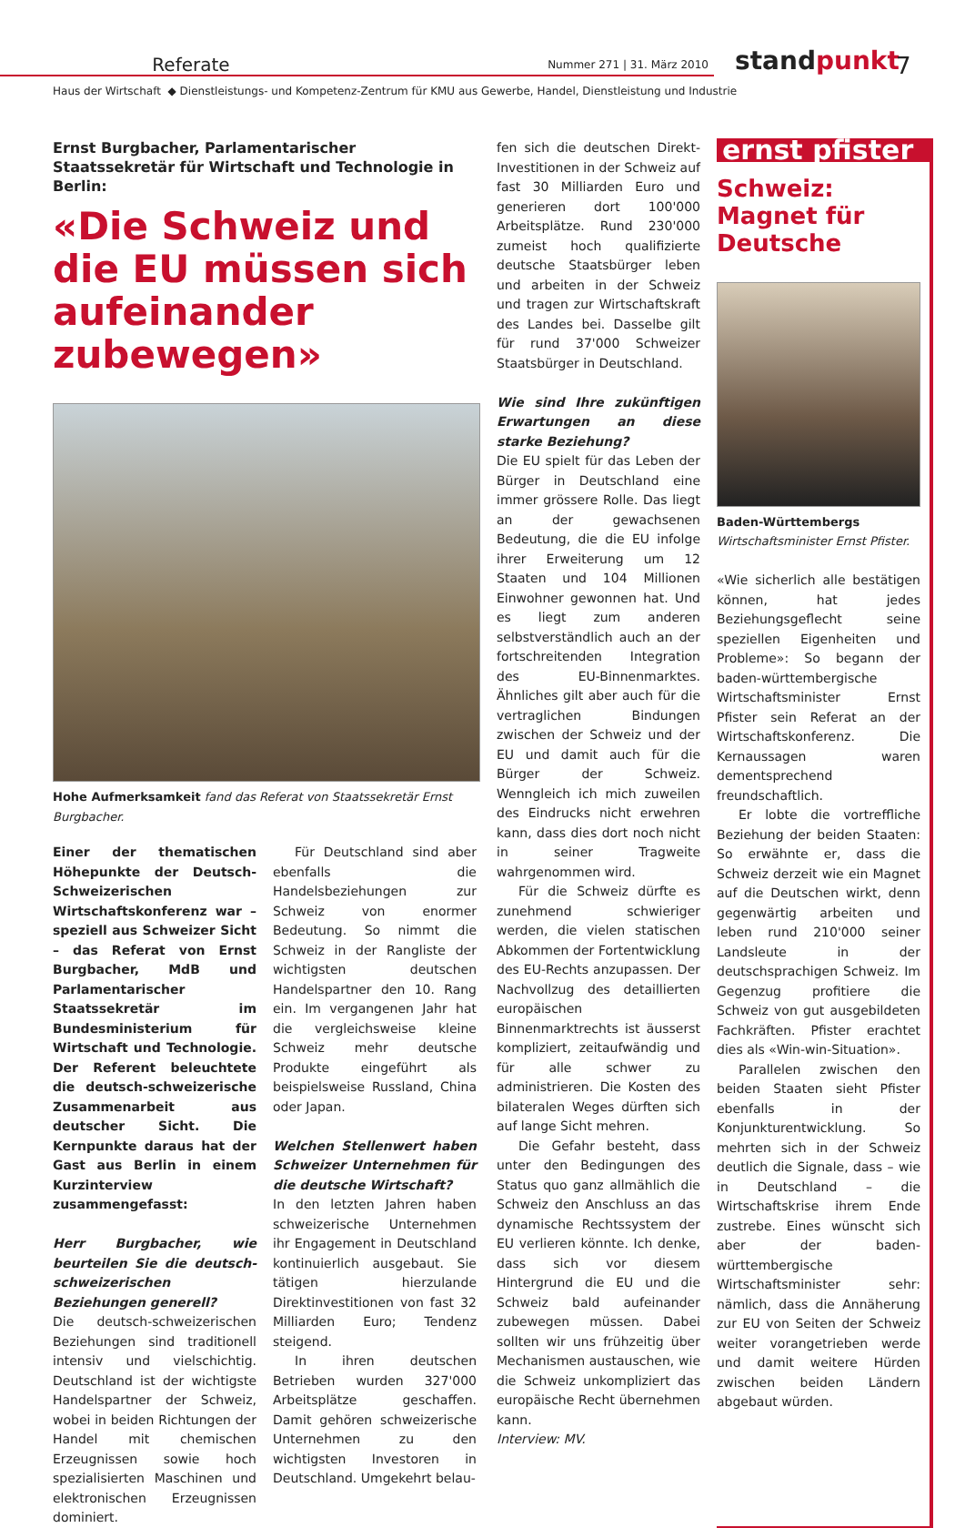Referate
Nummer 271 | 31. März 2010
standpunkt 7
Haus der Wirtschaft ◆ Dienstleistungs- und Kompetenz-Zentrum für KMU aus Gewerbe, Handel, Dienstleistung und Industrie
Ernst Burgbacher, Parlamentarischer Staatssekretär für Wirtschaft und Technologie in Berlin:
«Die Schweiz und die EU müssen sich aufeinander zubewegen»
Hohe Aufmerksamkeit fand das Referat von Staatssekretär Ernst Burgbacher.
Einer der thematischen Höhepunkte der Deutsch-Schweizerischen Wirtschaftskonferenz war – speziell aus Schweizer Sicht – das Referat von Ernst Burgbacher, MdB und Parlamentarischer Staatssekretär im Bundesministerium für Wirtschaft und Technologie. Der Referent beleuchtete die deutsch-schweizerische Zusammenarbeit aus deutscher Sicht. Die Kernpunkte daraus hat der Gast aus Berlin in einem Kurzinterview zusammengefasst:
Herr Burgbacher, wie beurteilen Sie die deutsch-schweizerischen Beziehungen generell?
Die deutsch-schweizerischen Beziehungen sind traditionell intensiv und vielschichtig. Deutschland ist der wichtigste Handelspartner der Schweiz, wobei in beiden Richtungen der Handel mit chemischen Erzeugnissen sowie hoch spezialisierten Maschinen und elektronischen Erzeugnissen dominiert.
Für Deutschland sind aber ebenfalls die Handelsbeziehungen zur Schweiz von enormer Bedeutung. So nimmt die Schweiz in der Rangliste der wichtigsten deutschen Handelspartner den 10. Rang ein. Im vergangenen Jahr hat die vergleichsweise kleine Schweiz mehr deutsche Produkte eingeführt als beispielsweise Russland, China oder Japan.
Welchen Stellenwert haben Schweizer Unternehmen für die deutsche Wirtschaft?
In den letzten Jahren haben schweizerische Unternehmen ihr Engagement in Deutschland kontinuierlich ausgebaut. Sie tätigen hierzulande Direktinvestitionen von fast 32 Milliarden Euro; Tendenz steigend.
In ihren deutschen Betrieben wurden 327'000 Arbeitsplätze geschaffen. Damit gehören schweizerische Unternehmen zu den wichtigsten Investoren in Deutschland. Umgekehrt belau-
fen sich die deutschen Direkt-Investitionen in der Schweiz auf fast 30 Milliarden Euro und generieren dort 100'000 Arbeitsplätze. Rund 230'000 zumeist hoch qualifizierte deutsche Staatsbürger leben und arbeiten in der Schweiz und tragen zur Wirtschaftskraft des Landes bei. Dasselbe gilt für rund 37'000 Schweizer Staatsbürger in Deutschland.
Wie sind Ihre zukünftigen Erwartungen an diese starke Beziehung?
Die EU spielt für das Leben der Bürger in Deutschland eine immer grössere Rolle. Das liegt an der gewachsenen Bedeutung, die die EU infolge ihrer Erweiterung um 12 Staaten und 104 Millionen Einwohner gewonnen hat. Und es liegt zum anderen selbstverständlich auch an der fortschreitenden Integration des EU-Binnenmarktes. Ähnliches gilt aber auch für die vertraglichen Bindungen zwischen der Schweiz und der EU und damit auch für die Bürger der Schweiz. Wenngleich ich mich zuweilen des Eindrucks nicht erwehren kann, dass dies dort noch nicht in seiner Tragweite wahrgenommen wird.
Für die Schweiz dürfte es zunehmend schwieriger werden, die vielen statischen Abkommen der Fortentwicklung des EU-Rechts anzupassen. Der Nachvollzug des detaillierten europäischen Binnenmarktrechts ist äusserst kompliziert, zeitaufwändig und für alle schwer zu administrieren. Die Kosten des bilateralen Weges dürften sich auf lange Sicht mehren.
Die Gefahr besteht, dass unter den Bedingungen des Status quo ganz allmählich die Schweiz den Anschluss an das dynamische Rechtssystem der EU verlieren könnte. Ich denke, dass sich vor diesem Hintergrund die EU und die Schweiz bald aufeinander zubewegen müssen. Dabei sollten wir uns frühzeitig über Mechanismen austauschen, wie die Schweiz unkompliziert das europäische Recht übernehmen kann.
Interview: MV.
ernst pfister
Schweiz: Magnet für Deutsche
Baden-Württembergs Wirtschaftsminister Ernst Pfister.
«Wie sicherlich alle bestätigen können, hat jedes Beziehungsgeflecht seine speziellen Eigenheiten und Probleme»: So begann der baden-württembergische Wirtschaftsminister Ernst Pfister sein Referat an der Wirtschaftskonferenz. Die Kernaussagen waren dementsprechend freundschaftlich.
Er lobte die vortreffliche Beziehung der beiden Staaten: So erwähnte er, dass die Schweiz derzeit wie ein Magnet auf die Deutschen wirkt, denn gegenwärtig arbeiten und leben rund 210'000 seiner Landsleute in der deutschsprachigen Schweiz. Im Gegenzug profitiere die Schweiz von gut ausgebildeten Fachkräften. Pfister erachtet dies als «Win-win-Situation».
Parallelen zwischen den beiden Staaten sieht Pfister ebenfalls in der Konjunkturentwicklung. So mehrten sich in der Schweiz deutlich die Signale, dass – wie in Deutschland – die Wirtschaftskrise ihrem Ende zustrebe. Eines wünscht sich aber der baden-württembergische Wirtschaftsminister sehr: nämlich, dass die Annäherung zur EU von Seiten der Schweiz weiter vorangetrieben werde und damit weitere Hürden zwischen beiden Ländern abgebaut würden.